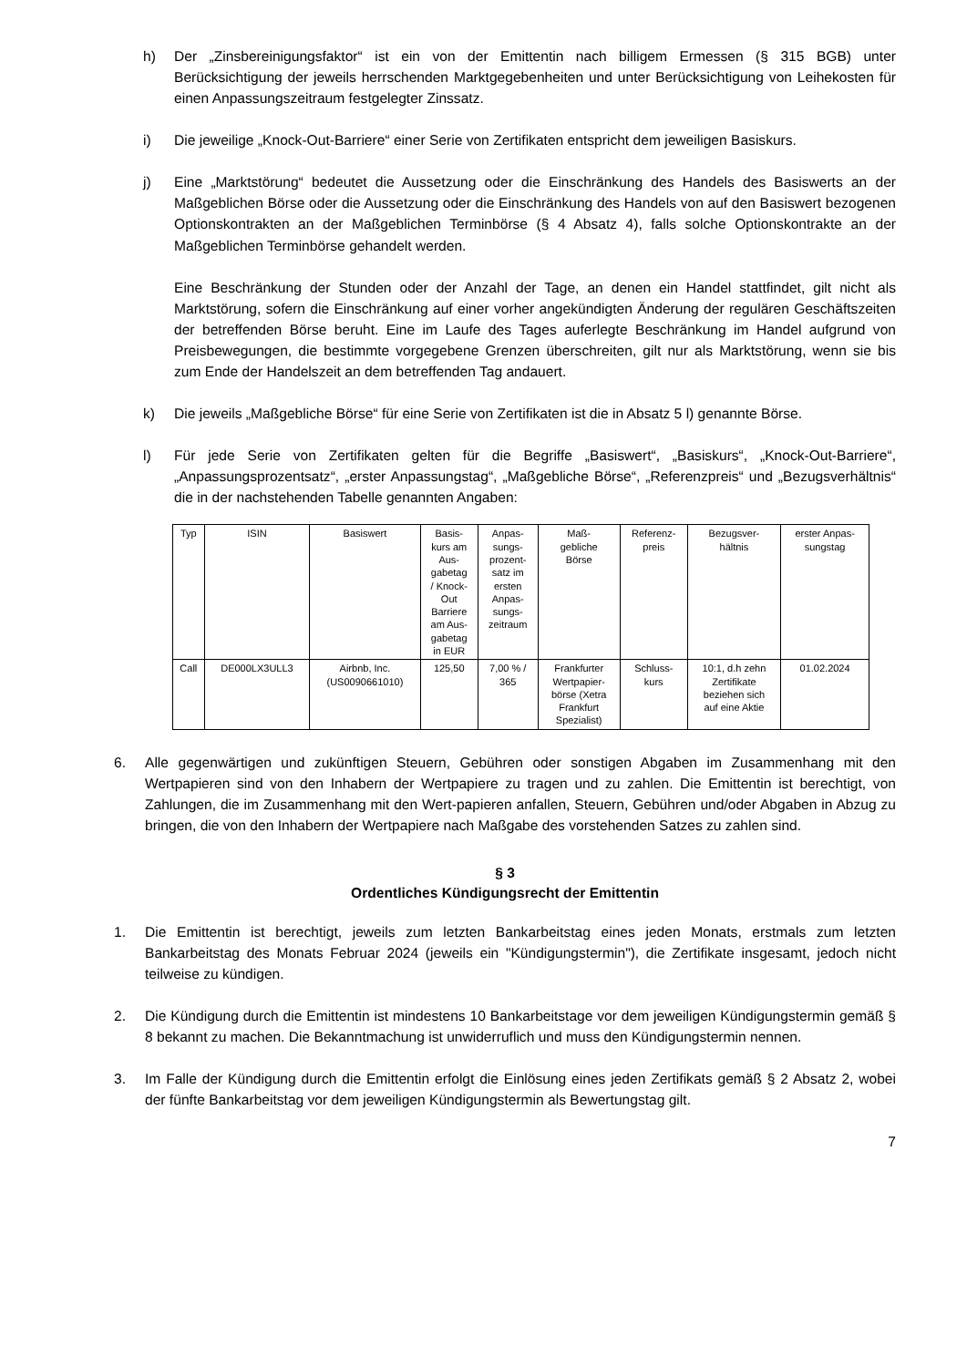h) Der „Zinsbereinigungsfaktor“ ist ein von der Emittentin nach billigem Ermessen (§ 315 BGB) unter Berücksichtigung der jeweils herrschenden Marktgegebenheiten und unter Berücksichtigung von Leihekosten für einen Anpassungszeitraum festgelegter Zinssatz.
i) Die jeweilige „Knock-Out-Barriere“ einer Serie von Zertifikaten entspricht dem jeweiligen Basiskurs.
j) Eine „Marktstörung“ bedeutet die Aussetzung oder die Einschränkung des Handels des Basiswerts an der Maßgeblichen Börse oder die Aussetzung oder die Einschränkung des Handels von auf den Basiswert bezogenen Optionskontrakten an der Maßgeblichen Terminbörse (§ 4 Absatz 4), falls solche Optionskontrakte an der Maßgeblichen Terminbörse gehandelt werden.
Eine Beschränkung der Stunden oder der Anzahl der Tage, an denen ein Handel stattfindet, gilt nicht als Marktstörung, sofern die Einschränkung auf einer vorher angekündigten Änderung der regulären Geschäftszeiten der betreffenden Börse beruht. Eine im Laufe des Tages auferlegte Beschränkung im Handel aufgrund von Preisbewegungen, die bestimmte vorgegebene Grenzen überschreiten, gilt nur als Marktstörung, wenn sie bis zum Ende der Handelszeit an dem betreffenden Tag andauert.
k) Die jeweils „Maßgebliche Börse“ für eine Serie von Zertifikaten ist die in Absatz 5 l) genannte Börse.
l) Für jede Serie von Zertifikaten gelten für die Begriffe „Basiswert“, „Basiskurs“, „Knock-Out-Barriere“, „Anpassungsprozentsatz“, „erster Anpassungstag“, „Maßgebliche Börse“, „Referenzpreis“ und „Bezugsverhältnis“ die in der nachstehenden Tabelle genannten Angaben:
| Typ | ISIN | Basiswert | Basis- kurs am Aus- gabetag / Knock- Out Barriere am Aus- gabetag in EUR | Anpas- sungs- prozent- satz im ersten Anpas- sungs- zeitraum | Maß- gebliche Börse | Referenz- preis | Bezugsver- hältnis | erster Anpas- sungstag |
| Call | DE000LX3ULL3 | Airbnb, Inc. (US0090661010) | 125,50 | 7,00 % / 365 | Frankfurter Wertpapier- börse (Xetra Frankfurt Spezialist) | Schluss- kurs | 10:1, d.h zehn Zertifikate beziehen sich auf eine Aktie | 01.02.2024 |
6. Alle gegenwärtigen und zukünftigen Steuern, Gebühren oder sonstigen Abgaben im Zusammenhang mit den Wertpapieren sind von den Inhabern der Wertpapiere zu tragen und zu zahlen. Die Emittentin ist berechtigt, von Zahlungen, die im Zusammenhang mit den Wert-papieren anfallen, Steuern, Gebühren und/oder Abgaben in Abzug zu bringen, die von den Inhabern der Wertpapiere nach Maßgabe des vorstehenden Satzes zu zahlen sind.
§ 3
Ordentliches Kündigungsrecht der Emittentin
1. Die Emittentin ist berechtigt, jeweils zum letzten Bankarbeitstag eines jeden Monats, erstmals zum letzten Bankarbeitstag des Monats Februar 2024 (jeweils ein "Kündigungstermin"), die Zertifikate insgesamt, jedoch nicht teilweise zu kündigen.
2. Die Kündigung durch die Emittentin ist mindestens 10 Bankarbeitstage vor dem jeweiligen Kündigungstermin gemäß § 8 bekannt zu machen. Die Bekanntmachung ist unwiderruflich und muss den Kündigungstermin nennen.
3. Im Falle der Kündigung durch die Emittentin erfolgt die Einlösung eines jeden Zertifikats gemäß § 2 Absatz 2, wobei der fünfte Bankarbeitstag vor dem jeweiligen Kündigungstermin als Bewertungstag gilt.
7